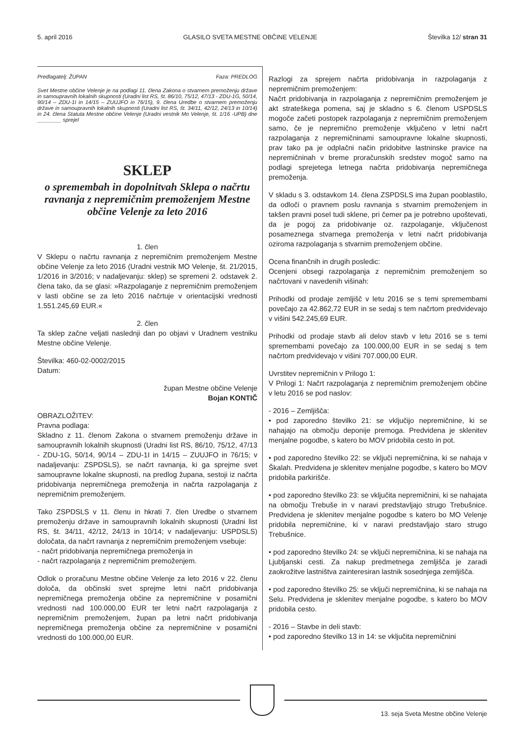5. april 2016 GLASILO SVETA MESTNE OBČINE VELENJE Številka 12/ stran 31
Predlagatelj: ŽUPAN Faza: PREDLOG
Svet Mestne občine Velenje je na podlagi 11. člena Zakona o stvarnem premoženju države in samoupravnih lokalnih skupnosti (Uradni list RS, št. 86/10, 75/12, 47/13 - ZDU-1G, 50/14, 90/14 – ZDU-1I in 14/15 – ZUUJFO in 76/15), 9. člena Uredbe o stvarnem premoženju države in samoupravnih lokalnih skupnosti (Uradni list RS, št. 34/11, 42/12, 24/13 in 10/14) in 24. člena Statuta Mestne občine Velenje (Uradni vestnik Mo Velenje, št. 1/16 -UPB) dne ________ sprejel
SKLEP
o spremembah in dopolnitvah Sklepa o načrtu ravnanja z nepremičnim premoženjem Mestne občine Velenje za leto 2016
1. člen
V Sklepu o načrtu ravnanja z nepremičnim premoženjem Mestne občine Velenje za leto 2016 (Uradni vestnik MO Velenje, št. 21/2015, 1/2016 in 3/2016; v nadaljevanju: sklep) se spremeni 2. odstavek 2. člena tako, da se glasi: »Razpolaganje z nepremičnim premoženjem v lasti občine se za leto 2016 načrtuje v orientacijski vrednosti 1.551.245,69 EUR.«
2. člen
Ta sklep začne veljati naslednji dan po objavi v Uradnem vestniku Mestne občine Velenje.
Številka: 460-02-0002/2015
Datum:
župan Mestne občine Velenje
Bojan KONTIČ
OBRAZLOŽITEV:
Pravna podlaga:
Skladno z 11. členom Zakona o stvarnem premoženju države in samoupravnih lokalnih skupnosti (Uradni list RS, 86/10, 75/12, 47/13 - ZDU-1G, 50/14, 90/14 – ZDU-1I in 14/15 – ZUUJFO in 76/15; v nadaljevanju: ZSPDSLS), se načrt ravnanja, ki ga sprejme svet samoupravne lokalne skupnosti, na predlog župana, sestoji iz načrta pridobivanja nepremičnega premoženja in načrta razpolaganja z nepremičnim premoženjem.
Tako ZSPDSLS v 11. členu in hkrati 7. člen Uredbe o stvarnem premoženju države in samoupravnih lokalnih skupnosti (Uradni list RS, št. 34/11, 42/12, 24/13 in 10/14; v nadaljevanju: USPDSLS) določata, da načrt ravnanja z nepremičnim premoženjem vsebuje:
- načrt pridobivanja nepremičnega premoženja in
- načrt razpolaganja z nepremičnim premoženjem.
Odlok o proračunu Mestne občine Velenje za leto 2016 v 22. členu določa, da občinski svet sprejme letni načrt pridobivanja nepremičnega premoženja občine za nepremičnine v posamični vrednosti nad 100.000,00 EUR ter letni načrt razpolaganja z nepremičnim premoženjem, župan pa letni načrt pridobivanja nepremičnega premoženja občine za nepremičnine v posamični vrednosti do 100.000,00 EUR.
Razlogi za sprejem načrta pridobivanja in razpolaganja z nepremičnim premoženjem:
Načrt pridobivanja in razpolaganja z nepremičnim premoženjem je akt strateškega pomena, saj je skladno s 6. členom USPDSLS mogoče začeti postopek razpolaganja z nepremičnim premoženjem samo, če je nepremično premoženje vključeno v letni načrt razpolaganja z nepremičninami samoupravne lokalne skupnosti, prav tako pa je odplačni način pridobitve lastninske pravice na nepremičninah v breme proračunskih sredstev mogoč samo na podlagi sprejetega letnega načrta pridobivanja nepremičnega premoženja.
V skladu s 3. odstavkom 14. člena ZSPDSLS ima župan pooblastilo, da odloči o pravnem poslu ravnanja s stvarnim premoženjem in takšen pravni posel tudi sklene, pri čemer pa je potrebno upoštevati, da je pogoj za pridobivanje oz. razpolaganje, vključenost posameznega stvarnega premoženja v letni načrt pridobivanja oziroma razpolaganja s stvarnim premoženjem občine.
Ocena finančnih in drugih posledic:
Ocenjeni obsegi razpolaganja z nepremičnim premoženjem so načrtovani v navedenih višinah:
Prihodki od prodaje zemljišč v letu 2016 se s temi spremembami povečajo za 42.862,72 EUR in se sedaj s tem načrtom predvidevajo v višini 542.245,69 EUR.
Prihodki od prodaje stavb ali delov stavb v letu 2016 se s temi spremembami povečajo za 100.000,00 EUR in se sedaj s tem načrtom predvidevajo v višini 707.000,00 EUR.
Uvrstitev nepremičnin v Prilogo 1:
V Prilogi 1: Načrt razpolaganja z nepremičnim premoženjem občine v letu 2016 se pod naslov:
- 2016 – Zemljišča:
• pod zaporedno številko 21: se vključijo nepremičnine, ki se nahajajo na območju deponije premoga. Predvidena je sklenitev menjalne pogodbe, s katero bo MOV pridobila cesto in pot.
• pod zaporedno številko 22: se vključi nepremičnina, ki se nahaja v Škalah. Predvidena je sklenitev menjalne pogodbe, s katero bo MOV pridobila parkirišče.
• pod zaporedno številko 23: se vključita nepremičnini, ki se nahajata na območju Trebuše in v naravi predstavljajo strugo Trebušnice. Predvidena je sklenitev menjalne pogodbe s katero bo MO Velenje pridobila nepremičnine, ki v naravi predstavljajo staro strugo Trebušnice.
• pod zaporedno številko 24: se vključi nepremičnina, ki se nahaja na Ljubljanski cesti. Za nakup predmetnega zemljišča je zaradi zaokrožitve lastništva zainteresiran lastnik sosednjega zemljišča.
• pod zaporedno številko 25: se vključi nepremičnina, ki se nahaja na Selu. Predvidena je sklenitev menjalne pogodbe, s katero bo MOV pridobila cesto.
- 2016 – Stavbe in deli stavb:
• pod zaporedno številko 13 in 14: se vključita nepremičnini
13. seja Sveta Mestne občine Velenje